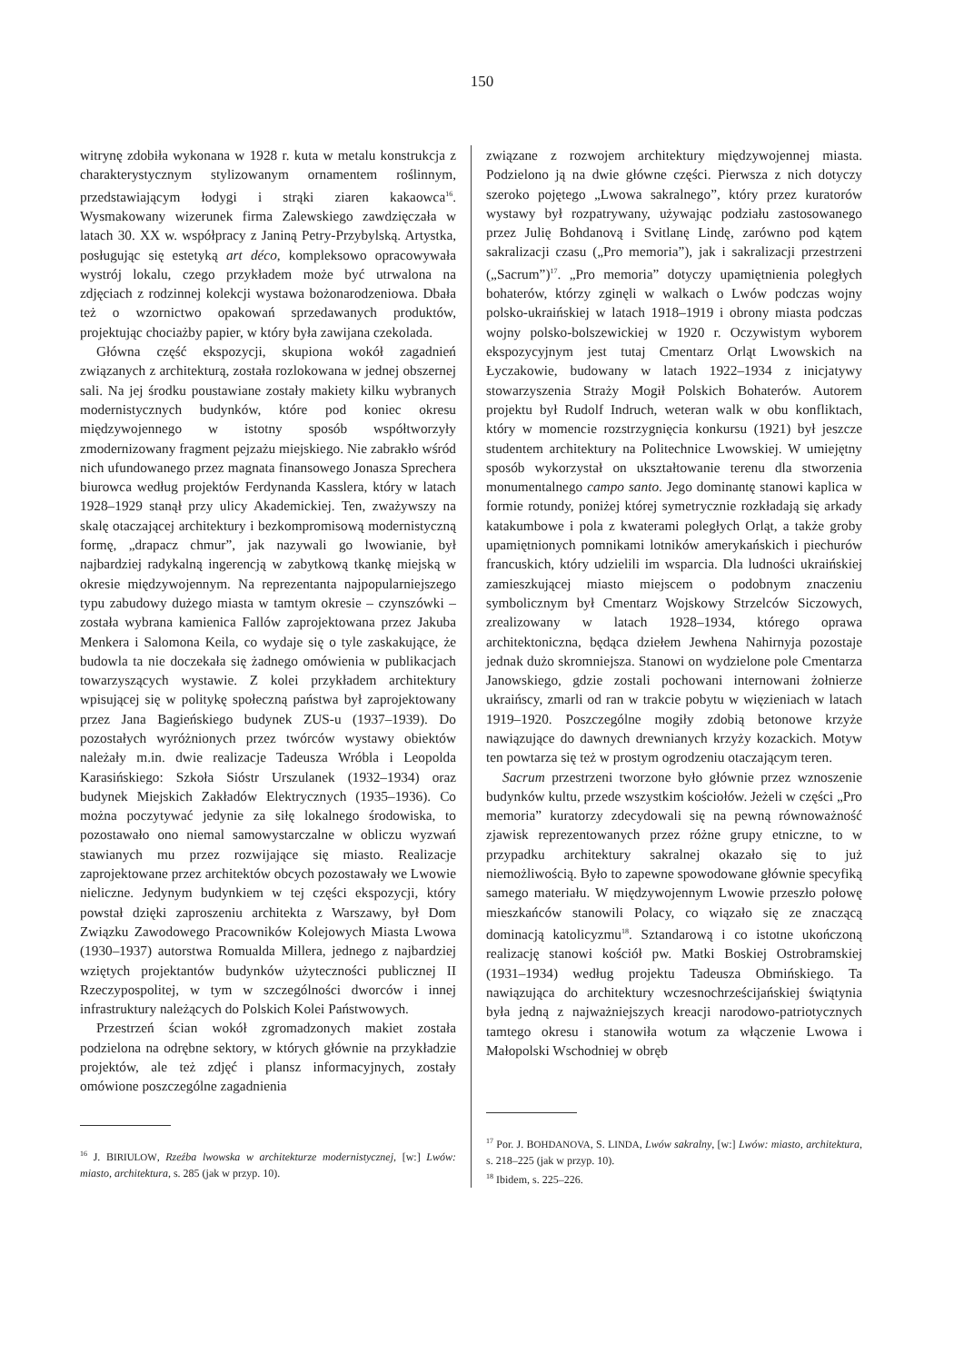150
witrynę zdobiła wykonana w 1928 r. kuta w metalu konstrukcja z charakterystycznym stylizowanym ornamentem roślinnym, przedstawiającym łodygi i strąki ziaren kakaowca<sup>16</sup>. Wysmakowany wizerunek firma Zalewskiego zawdzięczała w latach 30. XX w. współpracy z Janiną Petry-Przybylską. Artystka, posługując się estetyką art déco, kompleksowo opracowywała wystrój lokalu, czego przykładem może być utrwalona na zdjęciach z rodzinnej kolekcji wystawa bożonarodzeniowa. Dbała też o wzornictwo opakowań sprzedawanych produktów, projektując chociażby papier, w który była zawijana czekolada.
Główna część ekspozycji, skupiona wokół zagadnień związanych z architekturą, została rozlokowana w jednej obszernej sali. Na jej środku poustawiane zostały makiety kilku wybranych modernistycznych budynków, które pod koniec okresu międzywojennego w istotny sposób współtworzyły zmodernizowany fragment pejzażu miejskiego. Nie zabrakło wśród nich ufundowanego przez magnata finansowego Jonasza Sprechera biurowca według projektów Ferdynanda Kasslera, który w latach 1928–1929 stanął przy ulicy Akademickiej. Ten, zważywszy na skalę otaczającej architektury i bezkompromisową modernistyczną formę, „drapacz chmur”, jak nazywali go lwowianie, był najbardziej radykalną ingerencją w zabytkową tkankę miejską w okresie międzywojennym. Na reprezentanta najpopularniejszego typu zabudowy dużego miasta w tamtym okresie – czynszówki – została wybrana kamienica Fallów zaprojektowana przez Jakuba Menkera i Salomona Keila, co wydaje się o tyle zaskakujące, że budowla ta nie doczekała się żadnego omówienia w publikacjach towarzyszących wystawie. Z kolei przykładem architektury wpisującej się w politykę społeczną państwa był zaprojektowany przez Jana Bagieńskiego budynek ZUS-u (1937–1939). Do pozostałych wyróżnionych przez twórców wystawy obiektów należały m.in. dwie realizacje Tadeusza Wróbla i Leopolda Karasińskiego: Szkoła Sióstr Urszulanek (1932–1934) oraz budynek Miejskich Zakładów Elektrycznych (1935–1936). Co można poczytywać jedynie za siłę lokalnego środowiska, to pozostawało ono niemal samowystarczalne w obliczu wyzwań stawianych mu przez rozwijające się miasto. Realizacje zaprojektowane przez architektów obcych pozostawały we Lwowie nieliczne. Jedynym budynkiem w tej części ekspozycji, który powstał dzięki zaproszeniu architekta z Warszawy, był Dom Związku Zawodowego Pracowników Kolejowych Miasta Lwowa (1930–1937) autorstwa Romualda Millera, jednego z najbardziej wziętych projektantów budynków użyteczności publicznej II Rzeczypospolitej, w tym w szczególności dworców i innej infrastruktury należących do Polskich Kolei Państwowych.
Przestrzeń ścian wokół zgromadzonych makiet została podzielona na odrębne sektory, w których głównie na przykładzie projektów, ale też zdjęć i plansz informacyjnych, zostały omówione poszczególne zagadnienia
<sup>16</sup> J. BIRIULOW, Rzeźba lwowska w architekturze modernistycznej, [w:] Lwów: miasto, architektura, s. 285 (jak w przyp. 10).
związane z rozwojem architektury międzywojennej miasta. Podzielono ją na dwie główne części. Pierwsza z nich dotyczy szeroko pojętego „Lwowa sakralnego”, który przez kuratorów wystawy był rozpatrywany, używając podziału zastosowanego przez Julię Bohdanovą i Svitlanę Lindę, zarówno pod kątem sakralizacji czasu („Pro memoria”), jak i sakralizacji przestrzeni („Sacrum”)<sup>17</sup>. „Pro memoria” dotyczy upamiętnienia poległych bohaterów, którzy zginęli w walkach o Lwów podczas wojny polsko-ukraińskiej w latach 1918–1919 i obrony miasta podczas wojny polsko-bolszewickiej w 1920 r. Oczywistym wyborem ekspozycyjnym jest tutaj Cmentarz Orląt Lwowskich na Łyczakowie, budowany w latach 1922–1934 z inicjatywy stowarzyszenia Straży Mogił Polskich Bohaterów. Autorem projektu był Rudolf Indruch, weteran walk w obu konfliktach, który w momencie rozstrzygnięcia konkursu (1921) był jeszcze studentem architektury na Politechnice Lwowskiej. W umiejętny sposób wykorzystał on ukształtowanie terenu dla stworzenia monumentalnego campo santo. Jego dominantę stanowi kaplica w formie rotundy, poniżej której symetrycznie rozkładają się arkady katakumbowe i pola z kwaterami poległych Orląt, a także groby upamiętnionych pomnikami lotników amerykańskich i piechurów francuskich, który udzielili im wsparcia. Dla ludności ukraińskiej zamieszkującej miasto miejscem o podobnym znaczeniu symbolicznym był Cmentarz Wojskowy Strzelców Siczowych, zrealizowany w latach 1928–1934, którego oprawa architektoniczna, będąca dziełem Jewhena Nahirnyja pozostaje jednak dużo skromniejsza. Stanowi on wydzielone pole Cmentarza Janowskiego, gdzie zostali pochowani internowani żołnierze ukraińscy, zmarli od ran w trakcie pobytu w więzieniach w latach 1919–1920. Poszczególne mogiły zdobią betonowe krzyże nawiązujące do dawnych drewnianych krzyży kozackich. Motyw ten powtarza się też w prostym ogrodzeniu otaczającym teren.
Sacrum przestrzeni tworzone było głównie przez wznoszenie budynków kultu, przede wszystkim kościołów. Jeżeli w części „Pro memoria” kuratorzy zdecydowali się na pewną równoważność zjawisk reprezentowanych przez różne grupy etniczne, to w przypadku architektury sakralnej okazało się to już niemożliwością. Było to zapewne spowodowane głównie specyfiką samego materiału. W międzywojennym Lwowie przeszło połowę mieszkańców stanowili Polacy, co wiązało się ze znaczącą dominacją katolicyzmu<sup>18</sup>. Sztandarową i co istotne ukończoną realizację stanowi kościół pw. Matki Boskiej Ostrobramskiej (1931–1934) według projektu Tadeusza Obmińskiego. Ta nawiązująca do architektury wczesnochrześcijańskiej świątynia była jedną z najważniejszych kreacji narodowo-patriotycznych tamtego okresu i stanowiła wotum za włączenie Lwowa i Małopolski Wschodniej w obręb
<sup>17</sup> Por. J. BOHDANOVA, S. LINDA, Lwów sakralny, [w:] Lwów: miasto, architektura, s. 218–225 (jak w przyp. 10).
<sup>18</sup> Ibidem, s. 225–226.